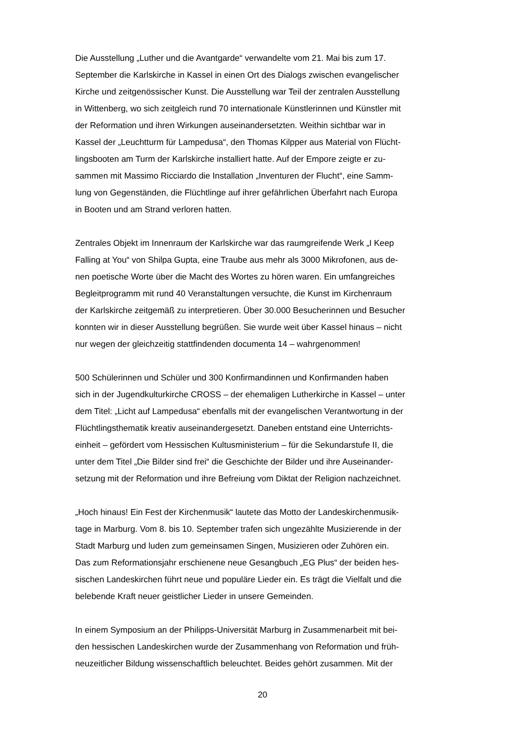Die Ausstellung „Luther und die Avantgarde“ verwandelte vom 21. Mai bis zum 17.
September die Karlskirche in Kassel in einen Ort des Dialogs zwischen evangelischer
Kirche und zeitgenössischer Kunst. Die Ausstellung war Teil der zentralen Ausstellung
in Wittenberg, wo sich zeitgleich rund 70 internationale Künstlerinnen und Künstler mit
der Reformation und ihren Wirkungen auseinandersetzten. Weithin sichtbar war in
Kassel der „Leuchtturm für Lampedusa“, den Thomas Kilpper aus Material von Flücht-
lingsbooten am Turm der Karlskirche installiert hatte. Auf der Empore zeigte er zu-
sammen mit Massimo Ricciardo die Installation „Inventuren der Flucht“, eine Samm-
lung von Gegenständen, die Flüchtlinge auf ihrer gefährlichen Überfahrt nach Europa
in Booten und am Strand verloren hatten.
Zentrales Objekt im Innenraum der Karlskirche war das raumgreifende Werk „I Keep
Falling at You“ von Shilpa Gupta, eine Traube aus mehr als 3000 Mikrofonen, aus de-
nen poetische Worte über die Macht des Wortes zu hören waren. Ein umfangreiches
Begleitprogramm mit rund 40 Veranstaltungen versuchte, die Kunst im Kirchenraum
der Karlskirche zeitgemäß zu interpretieren. Über 30.000 Besucherinnen und Besucher
konnten wir in dieser Ausstellung begrüßen. Sie wurde weit über Kassel hinaus – nicht
nur wegen der gleichzeitig stattfindenden documenta 14 – wahrgenommen!
500 Schülerinnen und Schüler und 300 Konfirmandinnen und Konfirmanden haben
sich in der Jugendkulturkirche CROSS – der ehemaligen Lutherkirche in Kassel – unter
dem Titel: „Licht auf Lampedusa“ ebenfalls mit der evangelischen Verantwortung in der
Flüchtlingsthematik kreativ auseinandergesetzt. Daneben entstand eine Unterrichts-
einheit – gefördert vom Hessischen Kultusministerium – für die Sekundarstufe II, die
unter dem Titel „Die Bilder sind frei“ die Geschichte der Bilder und ihre Auseinander-
setzung mit der Reformation und ihre Befreiung vom Diktat der Religion nachzeichnet.
„Hoch hinaus! Ein Fest der Kirchenmusik“ lautete das Motto der Landeskirchenmusik-
tage in Marburg. Vom 8. bis 10. September trafen sich ungezählte Musizierende in der
Stadt Marburg und luden zum gemeinsamen Singen, Musizieren oder Zuhören ein.
Das zum Reformationsjahr erschienene neue Gesangbuch „EG Plus“ der beiden hes-
sischen Landeskirchen führt neue und populäre Lieder ein. Es trägt die Vielfalt und die
belebende Kraft neuer geistlicher Lieder in unsere Gemeinden.
In einem Symposium an der Philipps-Universität Marburg in Zusammenarbeit mit bei-
den hessischen Landeskirchen wurde der Zusammenhang von Reformation und früh-
neuzeitlicher Bildung wissenschaftlich beleuchtet. Beides gehört zusammen. Mit der
20